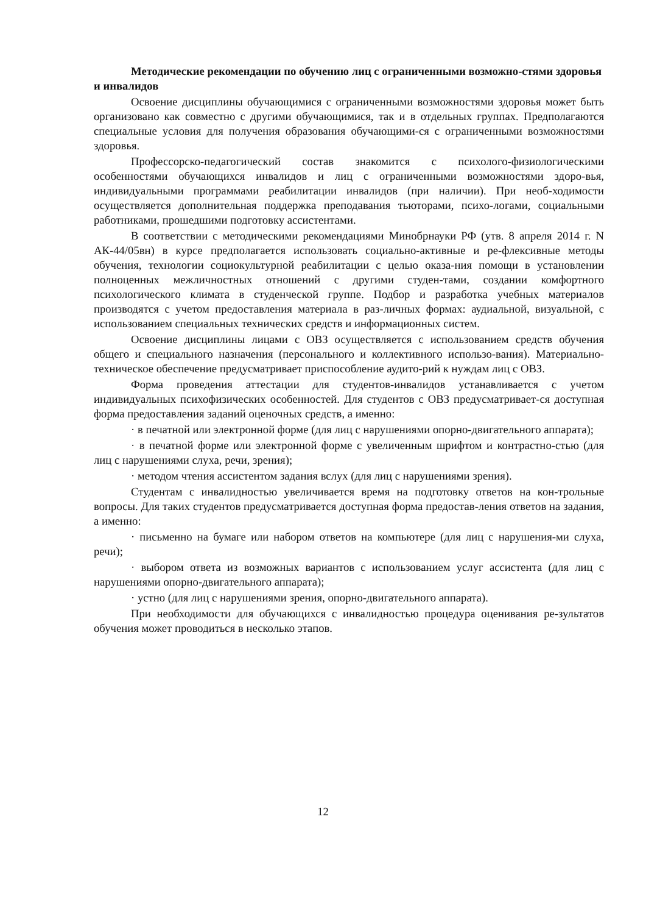Методические рекомендации по обучению лиц с ограниченными возможно-стями здоровья и инвалидов
Освоение дисциплины обучающимися с ограниченными возможностями здоровья может быть организовано как совместно с другими обучающимися, так и в отдельных группах. Предполагаются специальные условия для получения образования обучающими-ся с ограниченными возможностями здоровья.
Профессорско-педагогический состав знакомится с психолого-физиологическими особенностями обучающихся инвалидов и лиц с ограниченными возможностями здоро-вья, индивидуальными программами реабилитации инвалидов (при наличии). При необ-ходимости осуществляется дополнительная поддержка преподавания тьюторами, психо-логами, социальными работниками, прошедшими подготовку ассистентами.
В соответствии с методическими рекомендациями Минобрнауки РФ (утв. 8 апреля 2014 г. N АК-44/05вн) в курсе предполагается использовать социально-активные и ре-флексивные методы обучения, технологии социокультурной реабилитации с целью оказа-ния помощи в установлении полноценных межличностных отношений с другими студен-тами, создании комфортного психологического климата в студенческой группе. Подбор и разработка учебных материалов производятся с учетом предоставления материала в раз-личных формах: аудиальной, визуальной, с использованием специальных технических средств и информационных систем.
Освоение дисциплины лицами с ОВЗ осуществляется с использованием средств обучения общего и специального назначения (персонального и коллективного использо-вания). Материально-техническое обеспечение предусматривает приспособление аудито-рий к нуждам лиц с ОВЗ.
Форма проведения аттестации для студентов-инвалидов устанавливается с учетом индивидуальных психофизических особенностей. Для студентов с ОВЗ предусматривает-ся доступная форма предоставления заданий оценочных средств, а именно:
· в печатной или электронной форме (для лиц с нарушениями опорно-двигательного аппарата);
· в печатной форме или электронной форме с увеличенным шрифтом и контрастно-стью (для лиц с нарушениями слуха, речи, зрения);
· методом чтения ассистентом задания вслух (для лиц с нарушениями зрения).
Студентам с инвалидностью увеличивается время на подготовку ответов на кон-трольные вопросы. Для таких студентов предусматривается доступная форма предостав-ления ответов на задания, а именно:
· письменно на бумаге или набором ответов на компьютере (для лиц с нарушения-ми слуха, речи);
· выбором ответа из возможных вариантов с использованием услуг ассистента (для лиц с нарушениями опорно-двигательного аппарата);
· устно (для лиц с нарушениями зрения, опорно-двигательного аппарата).
При необходимости для обучающихся с инвалидностью процедура оценивания ре-зультатов обучения может проводиться в несколько этапов.
12